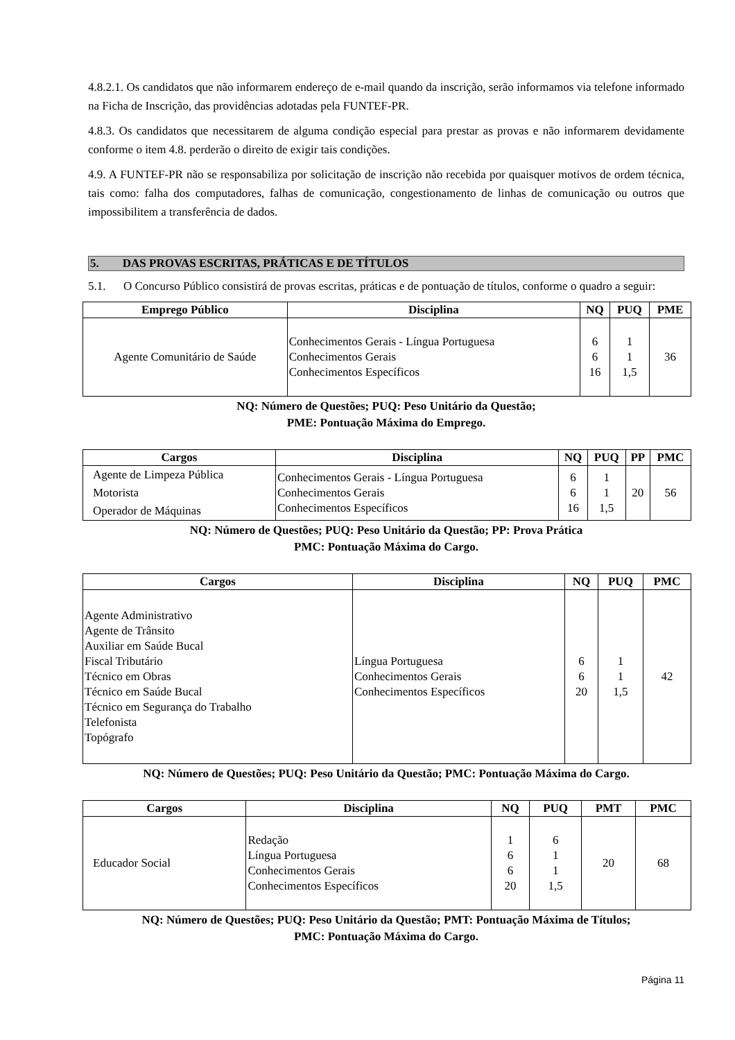4.8.2.1. Os candidatos que não informarem endereço de e-mail quando da inscrição, serão informamos via telefone informado na Ficha de Inscrição, das providências adotadas pela FUNTEF-PR.
4.8.3. Os candidatos que necessitarem de alguma condição especial para prestar as provas e não informarem devidamente conforme o item 4.8. perderão o direito de exigir tais condições.
4.9. A FUNTEF-PR não se responsabiliza por solicitação de inscrição não recebida por quaisquer motivos de ordem técnica, tais como: falha dos computadores, falhas de comunicação, congestionamento de linhas de comunicação ou outros que impossibilitem a transferência de dados.
5. DAS PROVAS ESCRITAS, PRÁTICAS E DE TÍTULOS
5.1. O Concurso Público consistirá de provas escritas, práticas e de pontuação de títulos, conforme o quadro a seguir:
| Emprego Público | Disciplina | NQ | PUQ | PME |
| --- | --- | --- | --- | --- |
| Agente Comunitário de Saúde | Conhecimentos Gerais - Língua Portuguesa Conhecimentos Gerais Conhecimentos Específicos | 6 6 16 | 1 1 1,5 | 36 |
NQ: Número de Questões; PUQ: Peso Unitário da Questão;
PME: Pontuação Máxima do Emprego.
| Cargos | Disciplina | NQ | PUQ | PP | PMC |
| --- | --- | --- | --- | --- | --- |
| Agente de Limpeza Pública Motorista Operador de Máquinas | Conhecimentos Gerais - Língua Portuguesa Conhecimentos Gerais Conhecimentos Específicos | 6 6 16 | 1 1 1,5 | 20 | 56 |
NQ: Número de Questões; PUQ: Peso Unitário da Questão; PP: Prova Prática
PMC: Pontuação Máxima do Cargo.
| Cargos | Disciplina | NQ | PUQ | PMC |
| --- | --- | --- | --- | --- |
| Agente Administrativo Agente de Trânsito Auxiliar em Saúde Bucal Fiscal Tributário Técnico em Obras Técnico em Saúde Bucal Técnico em Segurança do Trabalho Telefonista Topógrafo | Língua Portuguesa Conhecimentos Gerais Conhecimentos Específicos | 6 6 20 | 1 1 1,5 | 42 |
NQ: Número de Questões; PUQ: Peso Unitário da Questão; PMC: Pontuação Máxima do Cargo.
| Cargos | Disciplina | NQ | PUQ | PMT | PMC |
| --- | --- | --- | --- | --- | --- |
| Educador Social | Redação Língua Portuguesa Conhecimentos Gerais Conhecimentos Específicos | 1 6 6 20 | 6 1 1 1,5 | 20 | 68 |
NQ: Número de Questões; PUQ: Peso Unitário da Questão; PMT: Pontuação Máxima de Títulos;
PMC: Pontuação Máxima do Cargo.
Página 11